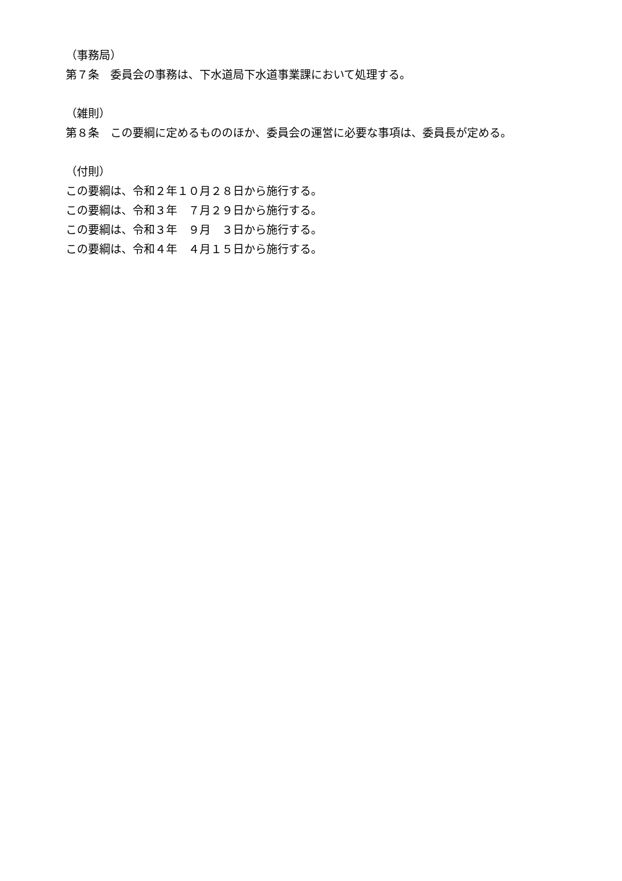（事務局）
第７条　委員会の事務は、下水道局下水道事業課において処理する。
（雑則）
第８条　この要綱に定めるもののほか、委員会の運営に必要な事項は、委員長が定める。
（付則）
この要綱は、令和２年１０月２８日から施行する。
この要綱は、令和３年　７月２９日から施行する。
この要綱は、令和３年　９月　３日から施行する。
この要綱は、令和４年　４月１５日から施行する。